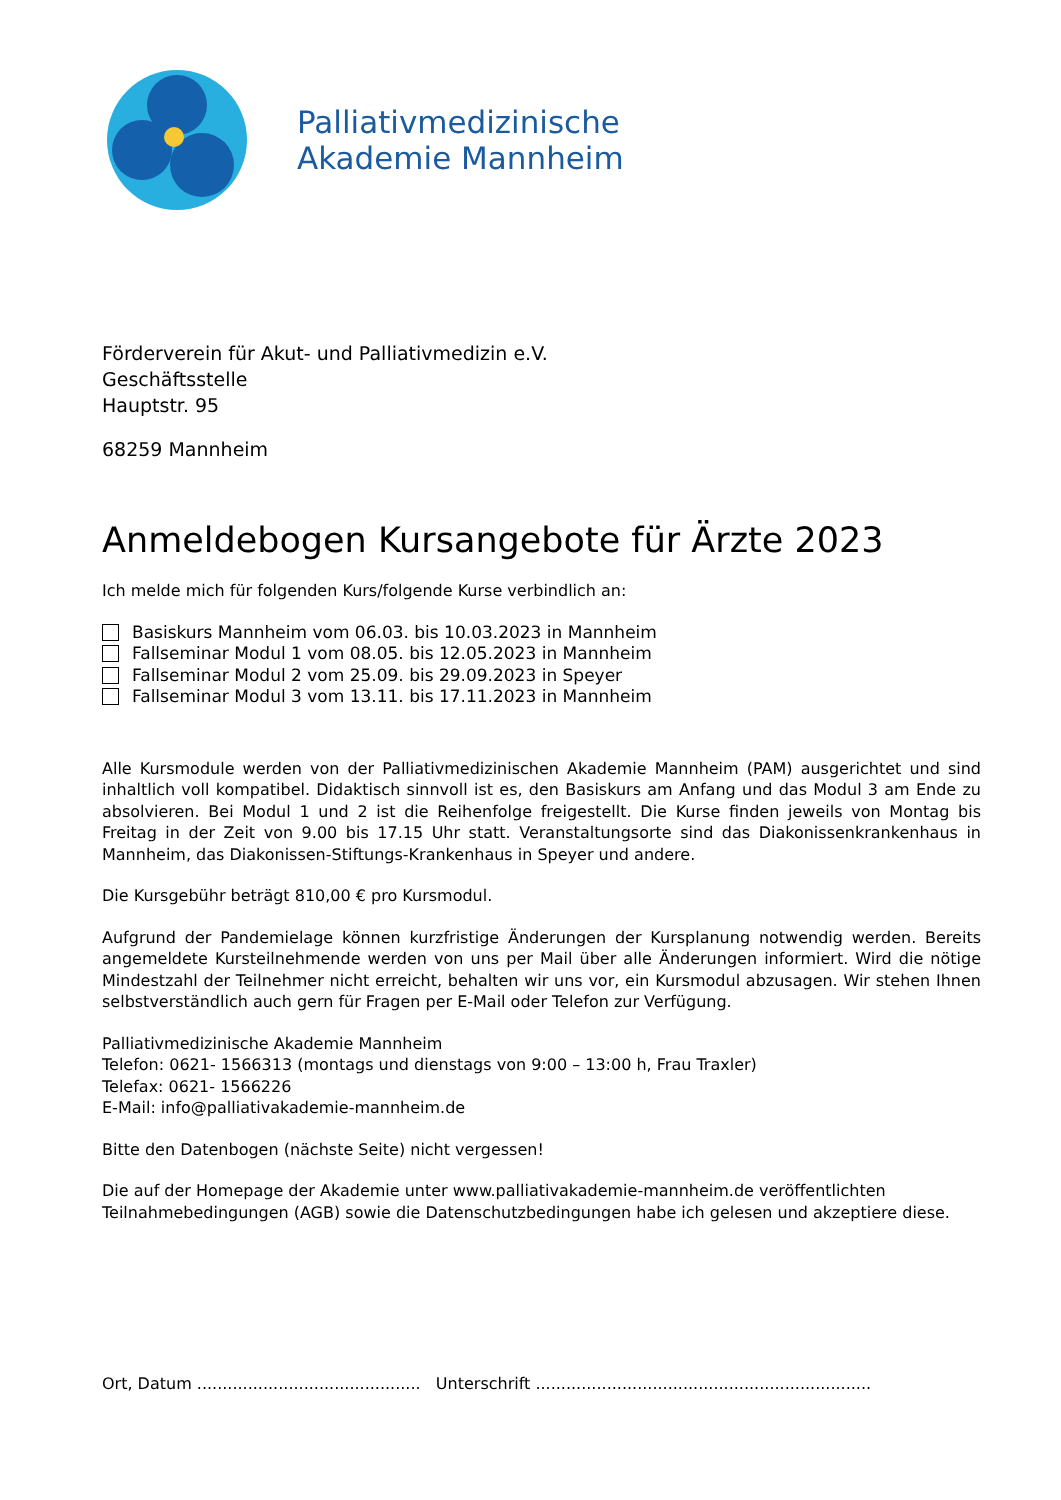Palliativmedizinische
Akademie Mannheim
Förderverein für Akut- und Palliativmedizin e.V.
Geschäftsstelle
Hauptstr. 95
68259 Mannheim
Anmeldebogen Kursangebote für Ärzte 2023
Ich melde mich für folgenden Kurs/folgende Kurse verbindlich an:
Basiskurs Mannheim vom 06.03. bis 10.03.2023 in Mannheim
Fallseminar Modul 1 vom 08.05. bis 12.05.2023 in Mannheim
Fallseminar Modul 2 vom 25.09. bis 29.09.2023 in Speyer
Fallseminar Modul 3 vom 13.11. bis 17.11.2023 in Mannheim
Alle Kursmodule werden von der Palliativmedizinischen Akademie Mannheim (PAM) ausgerichtet und sind inhaltlich voll kompatibel. Didaktisch sinnvoll ist es, den Basiskurs am Anfang und das Modul 3 am Ende zu absolvieren. Bei Modul 1 und 2 ist die Reihenfolge freigestellt. Die Kurse finden jeweils von Montag bis Freitag in der Zeit von 9.00 bis 17.15 Uhr statt. Veranstaltungsorte sind das Diakonissenkrankenhaus in Mannheim, das Diakonissen-Stiftungs-Krankenhaus in Speyer und andere.
Die Kursgebühr beträgt 810,00 € pro Kursmodul.
Aufgrund der Pandemielage können kurzfristige Änderungen der Kursplanung notwendig werden. Bereits angemeldete Kursteilnehmende werden von uns per Mail über alle Änderungen informiert. Wird die nötige Mindestzahl der Teilnehmer nicht erreicht, behalten wir uns vor, ein Kursmodul abzusagen. Wir stehen Ihnen selbstverständlich auch gern für Fragen per E-Mail oder Telefon zur Verfügung.
Palliativmedizinische Akademie Mannheim
Telefon: 0621- 1566313 (montags und dienstags von 9:00 – 13:00 h, Frau Traxler)
Telefax: 0621- 1566226
E-Mail: info@palliativakademie-mannheim.de
Bitte den Datenbogen (nächste Seite) nicht vergessen!
Die auf der Homepage der Akademie unter www.palliativakademie-mannheim.de veröffentlichten Teilnahmebedingungen (AGB) sowie die Datenschutzbedingungen habe ich gelesen und akzeptiere diese.
Ort, Datum ............................................ Unterschrift ..................................................................